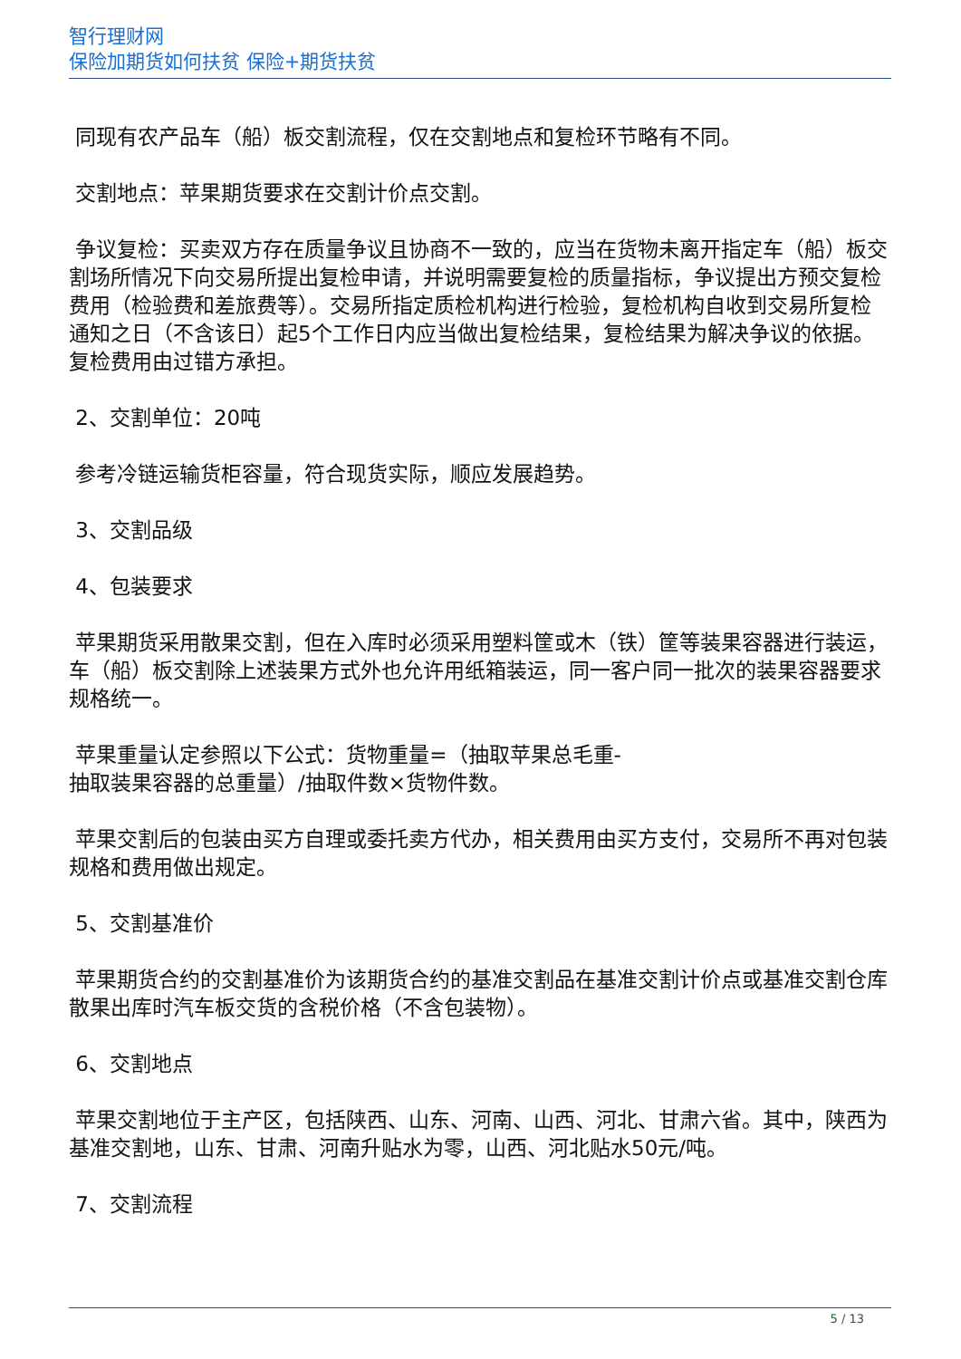智行理财网
保险加期货如何扶贫 保险+期货扶贫
同现有农产品车（船）板交割流程，仅在交割地点和复检环节略有不同。
交割地点：苹果期货要求在交割计价点交割。
争议复检：买卖双方存在质量争议且协商不一致的，应当在货物未离开指定车（船）板交割场所情况下向交易所提出复检申请，并说明需要复检的质量指标，争议提出方预交复检费用（检验费和差旅费等）。交易所指定质检机构进行检验，复检机构自收到交易所复检通知之日（不含该日）起5个工作日内应当做出复检结果，复检结果为解决争议的依据。复检费用由过错方承担。
2、交割单位：20吨
参考冷链运输货柜容量，符合现货实际，顺应发展趋势。
3、交割品级
4、包装要求
苹果期货采用散果交割，但在入库时必须采用塑料筐或木（铁）筐等装果容器进行装运，车（船）板交割除上述装果方式外也允许用纸箱装运，同一客户同一批次的装果容器要求规格统一。
苹果重量认定参照以下公式：货物重量=（抽取苹果总毛重-
抽取装果容器的总重量）/抽取件数×货物件数。
苹果交割后的包装由买方自理或委托卖方代办，相关费用由买方支付，交易所不再对包装规格和费用做出规定。
5、交割基准价
苹果期货合约的交割基准价为该期货合约的基准交割品在基准交割计价点或基准交割仓库散果出库时汽车板交货的含税价格（不含包装物）。
6、交割地点
苹果交割地位于主产区，包括陕西、山东、河南、山西、河北、甘肃六省。其中，陕西为基准交割地，山东、甘肃、河南升贴水为零，山西、河北贴水50元/吨。
7、交割流程
5 / 13